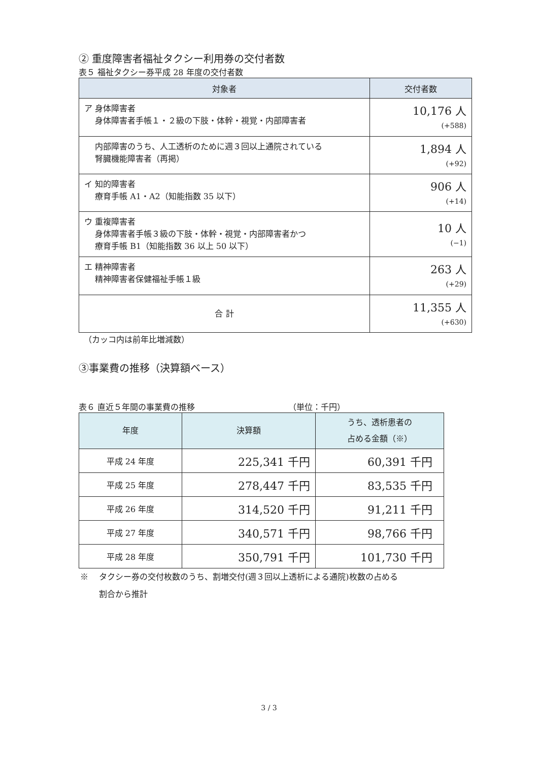② 重度障害者福祉タクシー利用券の交付者数
表５ 福祉タクシー券平成 28 年度の交付者数
| 対象者 | 交付者数 |
| --- | --- |
| ア 身体障害者 身体障害者手帳１・２級の下肢・体幹・視覚・内部障害者 | 10,176 人 (+588) |
| 内部障害のうち、人工透析のために週３回以上通院されている 腎臓機能障害者（再掲） | 1,894 人 (+92) |
| イ 知的障害者 療育手帳 A1・A2（知能指数 35 以下） | 906 人 (+14) |
| ウ 重複障害者 身体障害者手帳３級の下肢・体幹・視覚・内部障害者かつ 療育手帳 B1（知能指数 36 以上 50 以下） | 10 人 (−1) |
| エ 精神障害者 精神障害者保健福祉手帳１級 | 263 人 (+29) |
| 合 計 | 11,355 人 (+630) |
（カッコ内は前年比増減数）
③事業費の推移（決算額ベース）
表６ 直近５年間の事業費の推移　　　　　　　　　　　　（単位：千円）
| 年度 | 決算額 | うち、透析患者の 占める金額（※） |
| --- | --- | --- |
| 平成 24 年度 | 225,341 千円 | 60,391 千円 |
| 平成 25 年度 | 278,447 千円 | 83,535 千円 |
| 平成 26 年度 | 314,520 千円 | 91,211 千円 |
| 平成 27 年度 | 340,571 千円 | 98,766 千円 |
| 平成 28 年度 | 350,791 千円 | 101,730 千円 |
※ 　タクシー券の交付枚数のうち、割増交付(週３回以上透析による通院)枚数の占める
　　 割合から推計
3 / 3